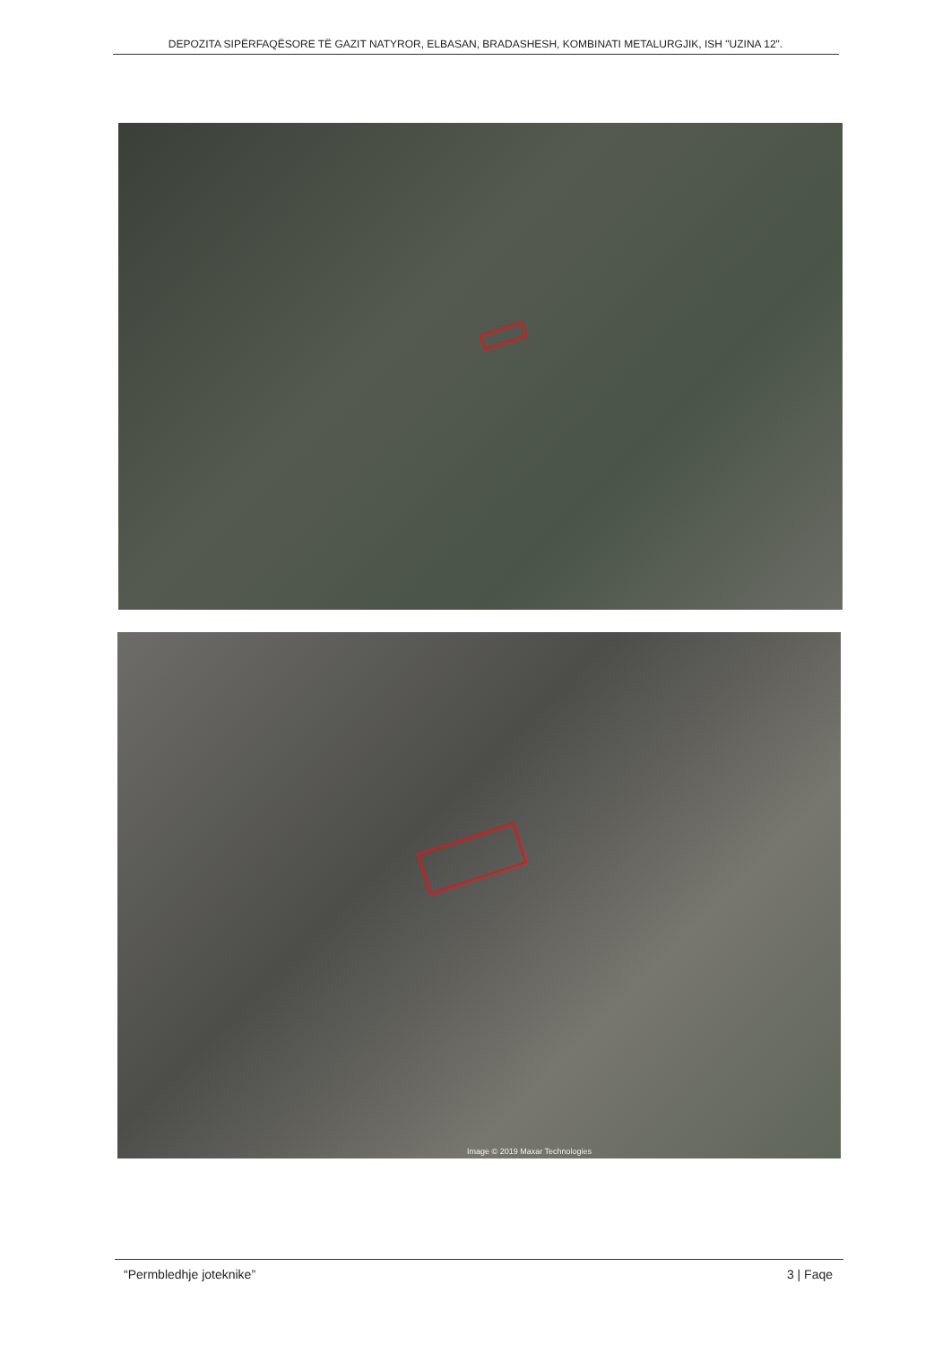DEPOZITA SIPËRFAQËSORE TË GAZIT NATYROR, ELBASAN, BRADASHESH, KOMBINATI METALURGJIK, ISH "UZINA 12".
Image © 2019 Maxar Technologies
“Permbledhje joteknike” 3 | Faqe